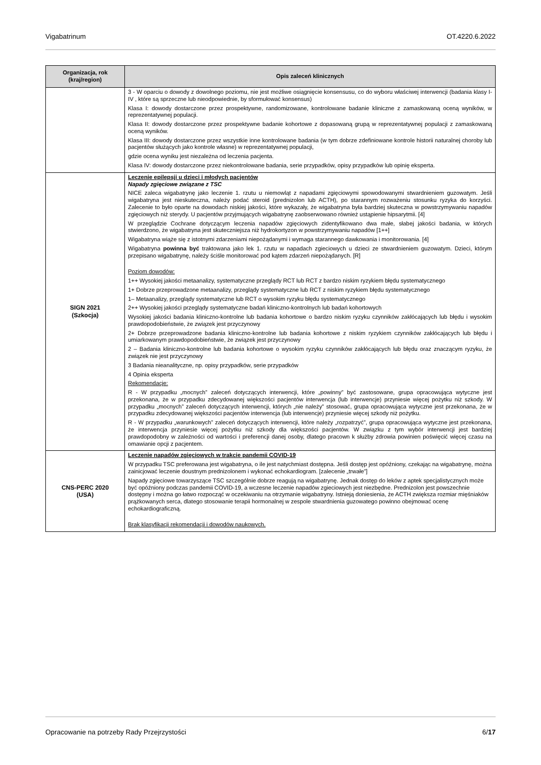Vigabatrinum OT.4220.6.2022
| Organizacja, rok (kraj/region) | Opis zaleceń klinicznych |
| --- | --- |
| | 3 - W oparciu o dowody z dowolnego poziomu, nie jest możliwe osiągnięcie konsensusu, co do wyboru właściwej interwencji (badania klasy I-IV , które są sprzeczne lub nieodpowiednie, by sformułować konsensus) Klasa I: dowody dostarczone przez prospektywne, randomizowane, kontrolowane badanie kliniczne z zamaskowaną oceną wyników, w reprezentatywnej populacji. Klasa II: dowody dostarczone przez prospektywne badanie kohortowe z dopasowaną grupą w reprezentatywnej populacji z zamaskowaną oceną wyników. Klasa III: dowody dostarczone przez wszystkie inne kontrolowane badania (w tym dobrze zdefiniowane kontrole historii naturalnej choroby lub pacjentów służących jako kontrole własne) w reprezentatywnej populacji, gdzie ocena wyniku jest niezależna od leczenia pacjenta. Klasa IV: dowody dostarczone przez niekontrolowane badania, serie przypadków, opisy przypadków lub opinię eksperta. |
| SIGN 2021 (Szkocja) | Leczenie epilepsji u dzieci i młodych pacjentów Napady zgięciowe związane z TSC NICE zaleca wigabatrynę jako leczenie 1. rzutu u niemowląt z napadami zgięciowymi spowodowanymi stwardnieniem guzowatym. Jeśli wigabatryna jest nieskuteczna, należy podać steroid (prednizolon lub ACTH), po starannym rozważeniu stosunku ryzyka do korzyści. Zalecenie to było oparte na dowodach niskiej jakości, które wykazały, że wigabatryna była bardziej skuteczna w powstrzymywaniu napadów zgięciowych niż sterydy. U pacjentów przyjmujących wigabatrynę zaobserwowano również ustąpienie hipsarytmii. [4] W przeglądzie Cochrane dotyczącym leczenia napadów zgięciowych zidentyfikowano dwa małe, słabej jakości badania, w których stwierdzono, że wigabatryna jest skuteczniejsza niż hydrokortyzon w powstrzymywaniu napadów [1++] Wigabatryna wiąże się z istotnymi zdarzeniami niepożądanymi i wymaga starannego dawkowania i monitorowania. [4] Wigabatryna powinna być traktowana jako lek 1. rzutu w napadach zgieciowych u dzieci ze stwardnieniem guzowatym. Dzieci, którym przepisano wigabatrynę, należy ściśle monitorować pod kątem zdarzeń niepożądanych. [R] Poziom dowodów: 1++ Wysokiej jakości metaanalizy, systematyczne przeglądy RCT lub RCT z bardzo niskim ryzykiem błędu systematycznego 1+ Dobrze przeprowadzone metaanalizy, przeglądy systematyczne lub RCT z niskim ryzykiem błędu systematycznego 1– Metaanalizy, przeglądy systematyczne lub RCT o wysokim ryzyku błędu systematycznego 2++ Wysokiej jakości przeglądy systematyczne badań kliniczno-kontrolnych lub badań kohortowych Wysokiej jakości badania kliniczno-kontrolne lub badania kohortowe o bardzo niskim ryzyku czynników zakłócających lub błędu i wysokim prawdopodobieństwie, że związek jest przyczynowy 2+ Dobrze przeprowadzone badania kliniczno-kontrolne lub badania kohortowe z niskim ryzykiem czynników zakłócających lub błędu i umiarkowanym prawdopodobieństwie, że związek jest przyczynowy 2 – Badania kliniczno-kontrolne lub badania kohortowe o wysokim ryzyku czynników zakłócających lub błędu oraz znaczącym ryzyku, że związek nie jest przyczynowy 3 Badania nieanalityczne, np. opisy przypadków, serie przypadków 4 Opinia eksperta Rekomendacje: R - W przypadku „mocnych” zaleceń dotyczących interwencji, które „powinny” być zastosowane, grupa opracowująca wytyczne jest przekonana, że w przypadku zdecydowanej większości pacjentów interwencja (lub interwencje) przyniesie więcej pożytku niż szkody. W przypadku „mocnych” zaleceń dotyczących interwencji, których „nie należy” stosować, grupa opracowująca wytyczne jest przekonana, że w przypadku zdecydowanej większości pacjentów interwencja (lub interwencje) przyniesie więcej szkody niż pożytku. R - W przypadku „warunkowych” zaleceń dotyczących interwencji, które należy „rozpatrzyć”, grupa opracowująca wytyczne jest przekonana, że interwencja przyniesie więcej pożytku niż szkody dla większości pacjentów. W związku z tym wybór interwencji jest bardziej prawdopodobny w zależności od wartości i preferencji danej osoby, dlatego pracown k służby zdrowia powinien poświęcić więcej czasu na omawianie opcji z pacjentem. |
| CNS-PERC 2020 (USA) | Leczenie napadów zgięciowych w trakcie pandemii COVID-19 W przypadku TSC preferowana jest wigabatryna, o ile jest natychmiast dostępna. Jeśli dostęp jest opóźniony, czekając na wigabatrynę, można zainicjować leczenie doustnym prednizolonem i wykonać echokardiogram. [zalecenie „trwałe”] Napady zgięciowe towarzyszące TSC szczególnie dobrze reagują na wigabatrynę. Jednak dostęp do leków z aptek specjalistycznych może być opóźniony podczas pandemii COVID-19, a wczesne leczenie napadów zgieciowych jest niezbędne. Prednizolon jest powszechnie dostępny i można go łatwo rozpocząć w oczekiwaniu na otrzymanie wigabatryny. Istnieją doniesienia, że ACTH zwiększa rozmiar mięśniaków prążkowanych serca, dlatego stosowanie terapii hormonalnej w zespole stwardnienia guzowatego powinno obejmować ocenę echokardiograficzną. Brak klasyfikacji rekomendacji i dowodów naukowych. |
Opracowanie na potrzeby Rady Przejrzystości 6/17